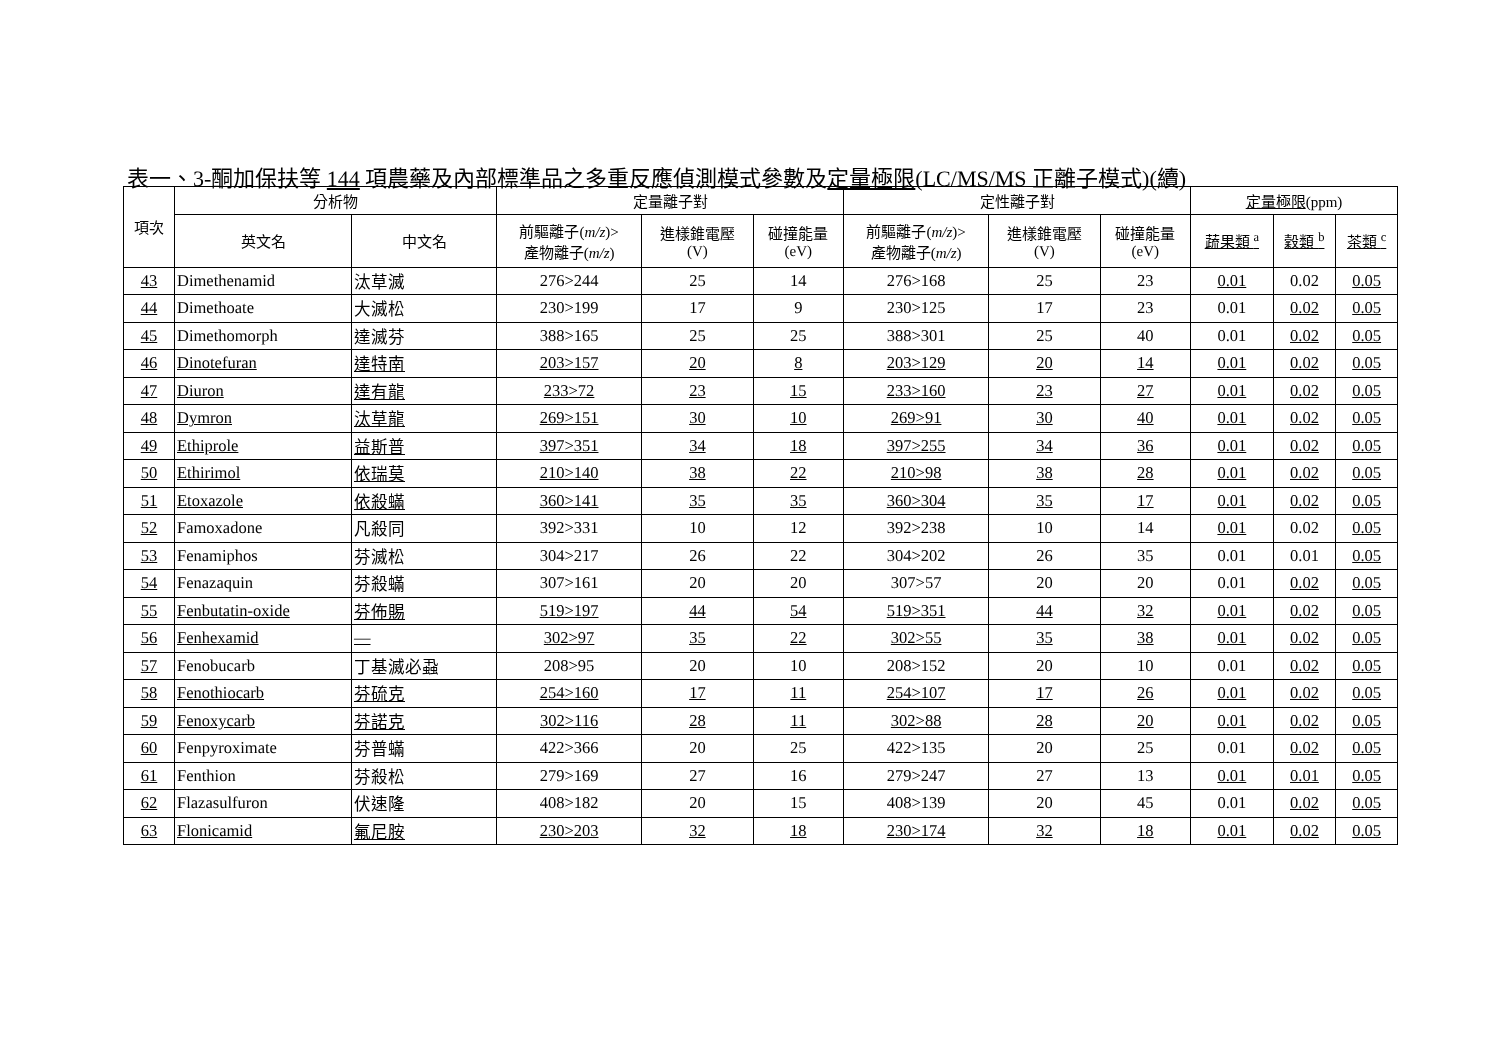表一、3-酮加保扶等 144 項農藥及內部標準品之多重反應偵測模式參數及定量極限(LC/MS/MS 正離子模式)(續)
| 項次 | 分析物 | | 定量離子對 | | | 定性離子對 | | | 定量極限 (ppm) | | |
| --- | --- | --- | --- | --- | --- | --- | --- | --- | --- | --- | --- |
| | 英文名 | 中文名 | 前驅離子( m/z )> 產物離子( m/z ) | 進樣錐電壓 (V) | 碰撞能量 (eV) | 前驅離子( m/z )> 產物離子( m/z ) | 進樣錐電壓 (V) | 碰撞能量 (eV) | 蔬果類 <sup>a</sup> | 穀類 <sup>b</sup> | 茶類 <sup>c</sup> |
| 43 | Dimethenamid | 汰草滅 | 276>244 | 25 | 14 | 276>168 | 25 | 23 | 0.01 | 0.02 | 0.05 |
| 44 | Dimethoate | 大滅松 | 230>199 | 17 | 9 | 230>125 | 17 | 23 | 0.01 | 0.02 | 0.05 |
| 45 | Dimethomorph | 達滅芬 | 388>165 | 25 | 25 | 388>301 | 25 | 40 | 0.01 | 0.02 | 0.05 |
| 46 | Dinotefuran | 達特南 | 203>157 | 20 | 8 | 203>129 | 20 | 14 | 0.01 | 0.02 | 0.05 |
| 47 | Diuron | 達有龍 | 233>72 | 23 | 15 | 233>160 | 23 | 27 | 0.01 | 0.02 | 0.05 |
| 48 | Dymron | 汰草龍 | 269>151 | 30 | 10 | 269>91 | 30 | 40 | 0.01 | 0.02 | 0.05 |
| 49 | Ethiprole | 益斯普 | 397>351 | 34 | 18 | 397>255 | 34 | 36 | 0.01 | 0.02 | 0.05 |
| 50 | Ethirimol | 依瑞莫 | 210>140 | 38 | 22 | 210>98 | 38 | 28 | 0.01 | 0.02 | 0.05 |
| 51 | Etoxazole | 依殺蟎 | 360>141 | 35 | 35 | 360>304 | 35 | 17 | 0.01 | 0.02 | 0.05 |
| 52 | Famoxadone | 凡殺同 | 392>331 | 10 | 12 | 392>238 | 10 | 14 | 0.01 | 0.02 | 0.05 |
| 53 | Fenamiphos | 芬滅松 | 304>217 | 26 | 22 | 304>202 | 26 | 35 | 0.01 | 0.01 | 0.05 |
| 54 | Fenazaquin | 芬殺蟎 | 307>161 | 20 | 20 | 307>57 | 20 | 20 | 0.01 | 0.02 | 0.05 |
| 55 | Fenbutatin-oxide | 芬佈賜 | 519>197 | 44 | 54 | 519>351 | 44 | 32 | 0.01 | 0.02 | 0.05 |
| 56 | Fenhexamid | — | 302>97 | 35 | 22 | 302>55 | 35 | 38 | 0.01 | 0.02 | 0.05 |
| 57 | Fenobucarb | 丁基滅必蝨 | 208>95 | 20 | 10 | 208>152 | 20 | 10 | 0.01 | 0.02 | 0.05 |
| 58 | Fenothiocarb | 芬硫克 | 254>160 | 17 | 11 | 254>107 | 17 | 26 | 0.01 | 0.02 | 0.05 |
| 59 | Fenoxycarb | 芬諾克 | 302>116 | 28 | 11 | 302>88 | 28 | 20 | 0.01 | 0.02 | 0.05 |
| 60 | Fenpyroximate | 芬普蟎 | 422>366 | 20 | 25 | 422>135 | 20 | 25 | 0.01 | 0.02 | 0.05 |
| 61 | Fenthion | 芬殺松 | 279>169 | 27 | 16 | 279>247 | 27 | 13 | 0.01 | 0.01 | 0.05 |
| 62 | Flazasulfuron | 伏速隆 | 408>182 | 20 | 15 | 408>139 | 20 | 45 | 0.01 | 0.02 | 0.05 |
| 63 | Flonicamid | 氟尼胺 | 230>203 | 32 | 18 | 230>174 | 32 | 18 | 0.01 | 0.02 | 0.05 |